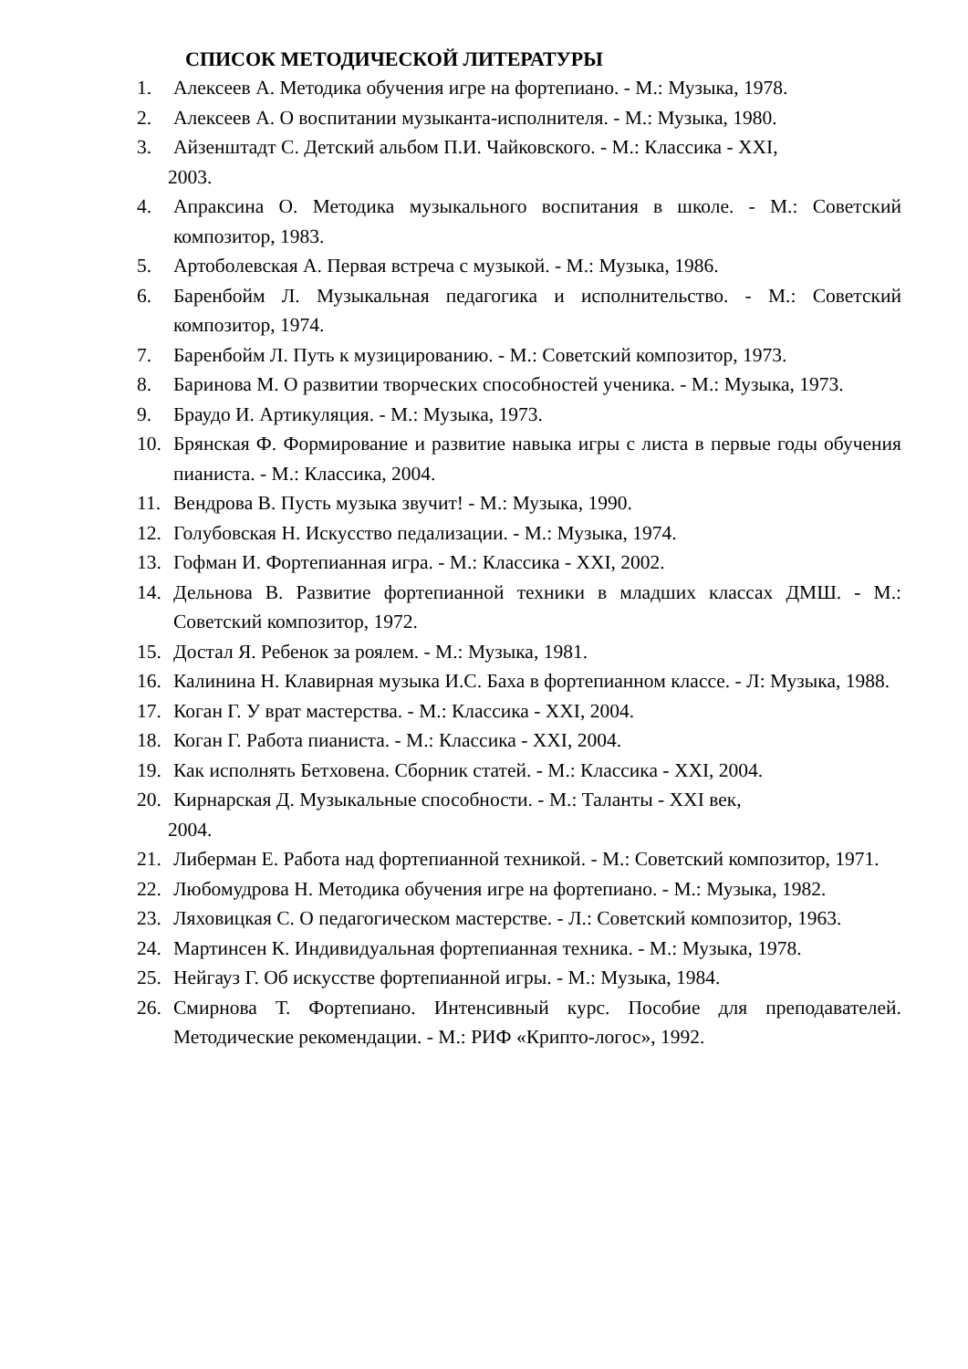СПИСОК МЕТОДИЧЕСКОЙ ЛИТЕРАТУРЫ
1. Алексеев А. Методика обучения игре на фортепиано. - М.: Музыка, 1978.
2. Алексеев А. О воспитании музыканта-исполнителя. - М.: Музыка, 1980.
3. Айзенштадт С. Детский альбом П.И. Чайковского. - М.: Классика - XXI,
2003.
4. Апраксина О. Методика музыкального воспитания в школе. - М.: Советский композитор, 1983.
5. Артоболевская А. Первая встреча с музыкой. - М.: Музыка, 1986.
6. Баренбойм Л. Музыкальная педагогика и исполнительство. - М.: Советский композитор, 1974.
7. Баренбойм Л. Путь к музицированию. - М.: Советский композитор, 1973.
8. Баринова М. О развитии творческих способностей ученика. - М.: Музыка, 1973.
9. Браудо И. Артикуляция. - М.: Музыка, 1973.
10. Брянская Ф. Формирование и развитие навыка игры с листа в первые годы обучения пианиста. - М.: Классика, 2004.
11. Вендрова В. Пусть музыка звучит! - М.: Музыка, 1990.
12. Голубовская Н. Искусство педализации. - М.: Музыка, 1974.
13. Гофман И. Фортепианная игра. - М.: Классика - XXI, 2002.
14. Дельнова В. Развитие фортепианной техники в младших классах ДМШ. - М.: Советский композитор, 1972.
15. Достал Я. Ребенок за роялем. - М.: Музыка, 1981.
16. Калинина Н. Клавирная музыка И.С. Баха в фортепианном классе. - Л: Музыка, 1988.
17. Коган Г. У врат мастерства. - М.: Классика - XXI, 2004.
18. Коган Г. Работа пианиста. - М.: Классика - XXI, 2004.
19. Как исполнять Бетховена. Сборник статей. - М.: Классика - XXI, 2004.
20. Кирнарская Д. Музыкальные способности. - М.: Таланты - XXI век,
2004.
21. Либерман Е. Работа над фортепианной техникой. - М.: Советский композитор, 1971.
22. Любомудрова Н. Методика обучения игре на фортепиано. - М.: Музыка, 1982.
23. Ляховицкая С. О педагогическом мастерстве. - Л.: Советский композитор, 1963.
24. Мартинсен К. Индивидуальная фортепианная техника. - М.: Музыка, 1978.
25. Нейгауз Г. Об искусстве фортепианной игры. - М.: Музыка, 1984.
26. Смирнова Т. Фортепиано. Интенсивный курс. Пособие для преподавателей. Методические рекомендации. - М.: РИФ «Крипто-логос», 1992.